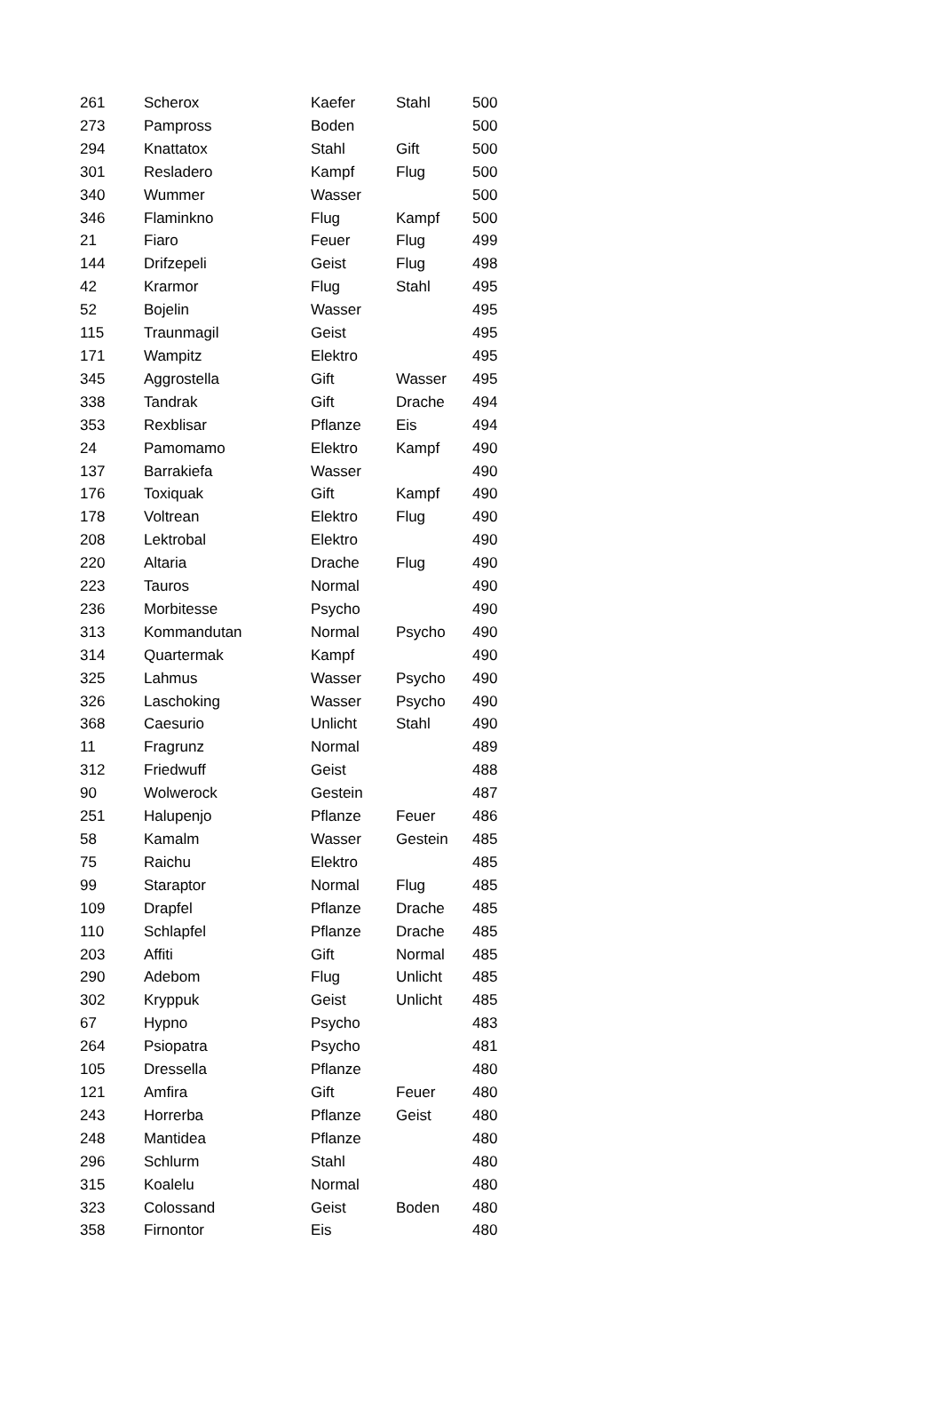| 261 | Scherox | Kaefer | Stahl | 500 |
| 273 | Pampross | Boden | | 500 |
| 294 | Knattatox | Stahl | Gift | 500 |
| 301 | Resladero | Kampf | Flug | 500 |
| 340 | Wummer | Wasser | | 500 |
| 346 | Flaminkno | Flug | Kampf | 500 |
| 21 | Fiaro | Feuer | Flug | 499 |
| 144 | Drifzepeli | Geist | Flug | 498 |
| 42 | Krarmor | Flug | Stahl | 495 |
| 52 | Bojelin | Wasser | | 495 |
| 115 | Traunmagil | Geist | | 495 |
| 171 | Wampitz | Elektro | | 495 |
| 345 | Aggrostella | Gift | Wasser | 495 |
| 338 | Tandrak | Gift | Drache | 494 |
| 353 | Rexblisar | Pflanze | Eis | 494 |
| 24 | Pamomamo | Elektro | Kampf | 490 |
| 137 | Barrakiefa | Wasser | | 490 |
| 176 | Toxiquak | Gift | Kampf | 490 |
| 178 | Voltrean | Elektro | Flug | 490 |
| 208 | Lektrobal | Elektro | | 490 |
| 220 | Altaria | Drache | Flug | 490 |
| 223 | Tauros | Normal | | 490 |
| 236 | Morbitesse | Psycho | | 490 |
| 313 | Kommandutan | Normal | Psycho | 490 |
| 314 | Quartermak | Kampf | | 490 |
| 325 | Lahmus | Wasser | Psycho | 490 |
| 326 | Laschoking | Wasser | Psycho | 490 |
| 368 | Caesurio | Unlicht | Stahl | 490 |
| 11 | Fragrunz | Normal | | 489 |
| 312 | Friedwuff | Geist | | 488 |
| 90 | Wolwerock | Gestein | | 487 |
| 251 | Halupenjo | Pflanze | Feuer | 486 |
| 58 | Kamalm | Wasser | Gestein | 485 |
| 75 | Raichu | Elektro | | 485 |
| 99 | Staraptor | Normal | Flug | 485 |
| 109 | Drapfel | Pflanze | Drache | 485 |
| 110 | Schlapfel | Pflanze | Drache | 485 |
| 203 | Affiti | Gift | Normal | 485 |
| 290 | Adebom | Flug | Unlicht | 485 |
| 302 | Kryppuk | Geist | Unlicht | 485 |
| 67 | Hypno | Psycho | | 483 |
| 264 | Psiopatra | Psycho | | 481 |
| 105 | Dressella | Pflanze | | 480 |
| 121 | Amfira | Gift | Feuer | 480 |
| 243 | Horrerba | Pflanze | Geist | 480 |
| 248 | Mantidea | Pflanze | | 480 |
| 296 | Schlurm | Stahl | | 480 |
| 315 | Koalelu | Normal | | 480 |
| 323 | Colossand | Geist | Boden | 480 |
| 358 | Firnontor | Eis | | 480 |